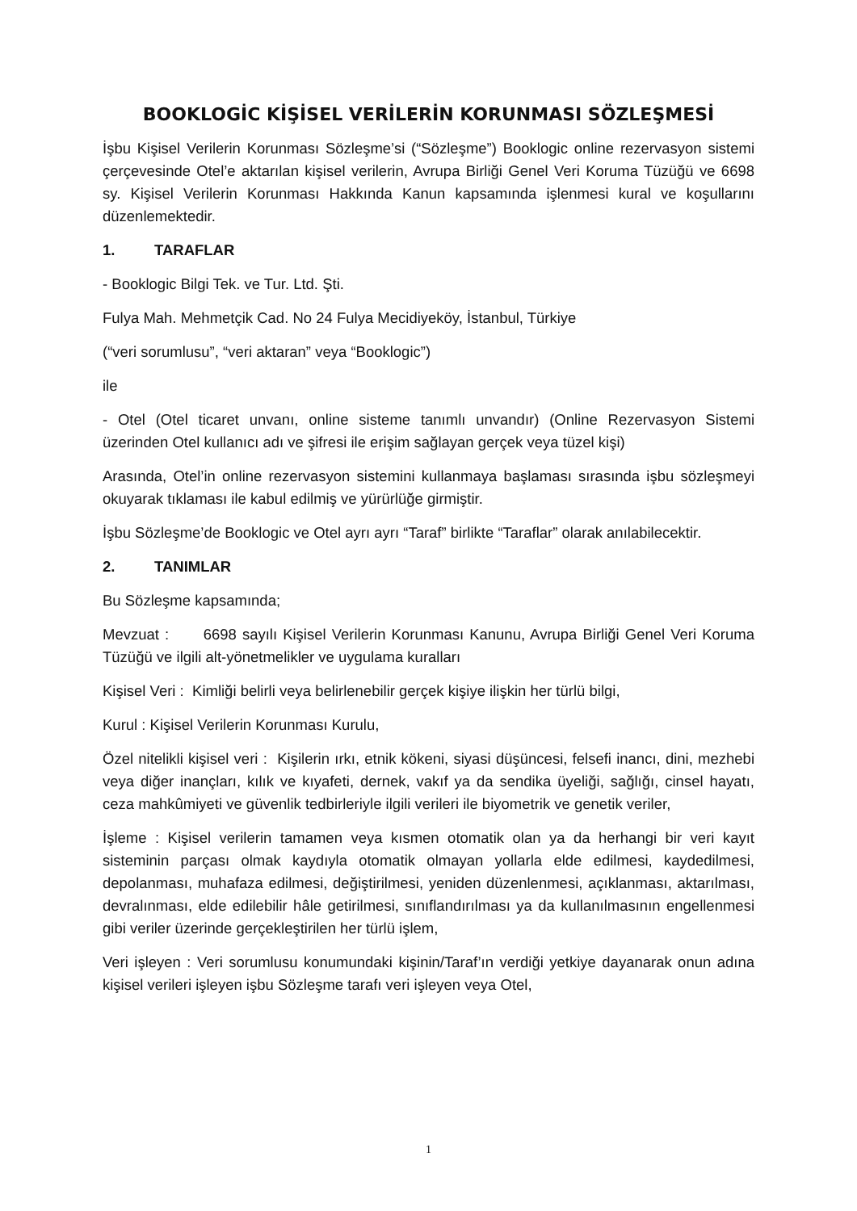BOOKLOGİC KİŞİSEL VERİLERİN KORUNMASI SÖZLEŞMESİ
İşbu Kişisel Verilerin Korunması Sözleşme’si (“Sözleşme”) Booklogic online rezervasyon sistemi çerçevesinde Otel’e aktarılan kişisel verilerin, Avrupa Birliği Genel Veri Koruma Tüzüğü ve 6698 sy. Kişisel Verilerin Korunması Hakkında Kanun kapsamında işlenmesi kural ve koşullarını düzenlemektedir.
1. TARAFLAR
- Booklogic Bilgi Tek. ve Tur. Ltd. Şti.
Fulya Mah. Mehmetçik Cad. No 24 Fulya Mecidiyeköy, İstanbul, Türkiye
(“veri sorumlusu”, “veri aktaran” veya “Booklogic”)
ile
- Otel (Otel ticaret unvanı, online sisteme tanımlı unvandır) (Online Rezervasyon Sistemi üzerinden Otel kullanıcı adı ve şifresi ile erişim sağlayan gerçek veya tüzel kişi)
Arasında, Otel’in online rezervasyon sistemini kullanmaya başlaması sırasında işbu sözleşmeyi okuyarak tıklaması ile kabul edilmiş ve yürürlüğe girmiştir.
İşbu Sözleşme’de Booklogic ve Otel ayrı ayrı “Taraf” birlikte “Taraflar” olarak anılabilecektir.
2. TANIMLAR
Bu Sözleşme kapsamında;
Mevzuat : 6698 sayılı Kişisel Verilerin Korunması Kanunu, Avrupa Birliği Genel Veri Koruma Tüzüğü ve ilgili alt-yönetmelikler ve uygulama kuralları
Kişisel Veri : Kimliği belirli veya belirlenebilir gerçek kişiye ilişkin her türlü bilgi,
Kurul : Kişisel Verilerin Korunması Kurulu,
Özel nitelikli kişisel veri : Kişilerin ırkı, etnik kökeni, siyasi düşüncesi, felsefi inancı, dini, mezhebi veya diğer inançları, kılık ve kıyafeti, dernek, vakıf ya da sendika üyeliği, sağlığı, cinsel hayatı, ceza mahkûmiyeti ve güvenlik tedbirleriyle ilgili verileri ile biyometrik ve genetik veriler,
İşleme : Kişisel verilerin tamamen veya kısmen otomatik olan ya da herhangi bir veri kayıt sisteminin parçası olmak kaydıyla otomatik olmayan yollarla elde edilmesi, kaydedilmesi, depolanması, muhafaza edilmesi, değiştirilmesi, yeniden düzenlenmesi, açıklanması, aktarılması, devralınması, elde edilebilir hâle getirilmesi, sınıflandırılması ya da kullanılmasının engellenmesi gibi veriler üzerinde gerçekleştirilen her türlü işlem,
Veri işleyen : Veri sorumlusu konumundaki kişinin/Taraf’ın verdiği yetkiye dayanarak onun adına kişisel verileri işleyen işbu Sözleşme tarafı veri işleyen veya Otel,
1